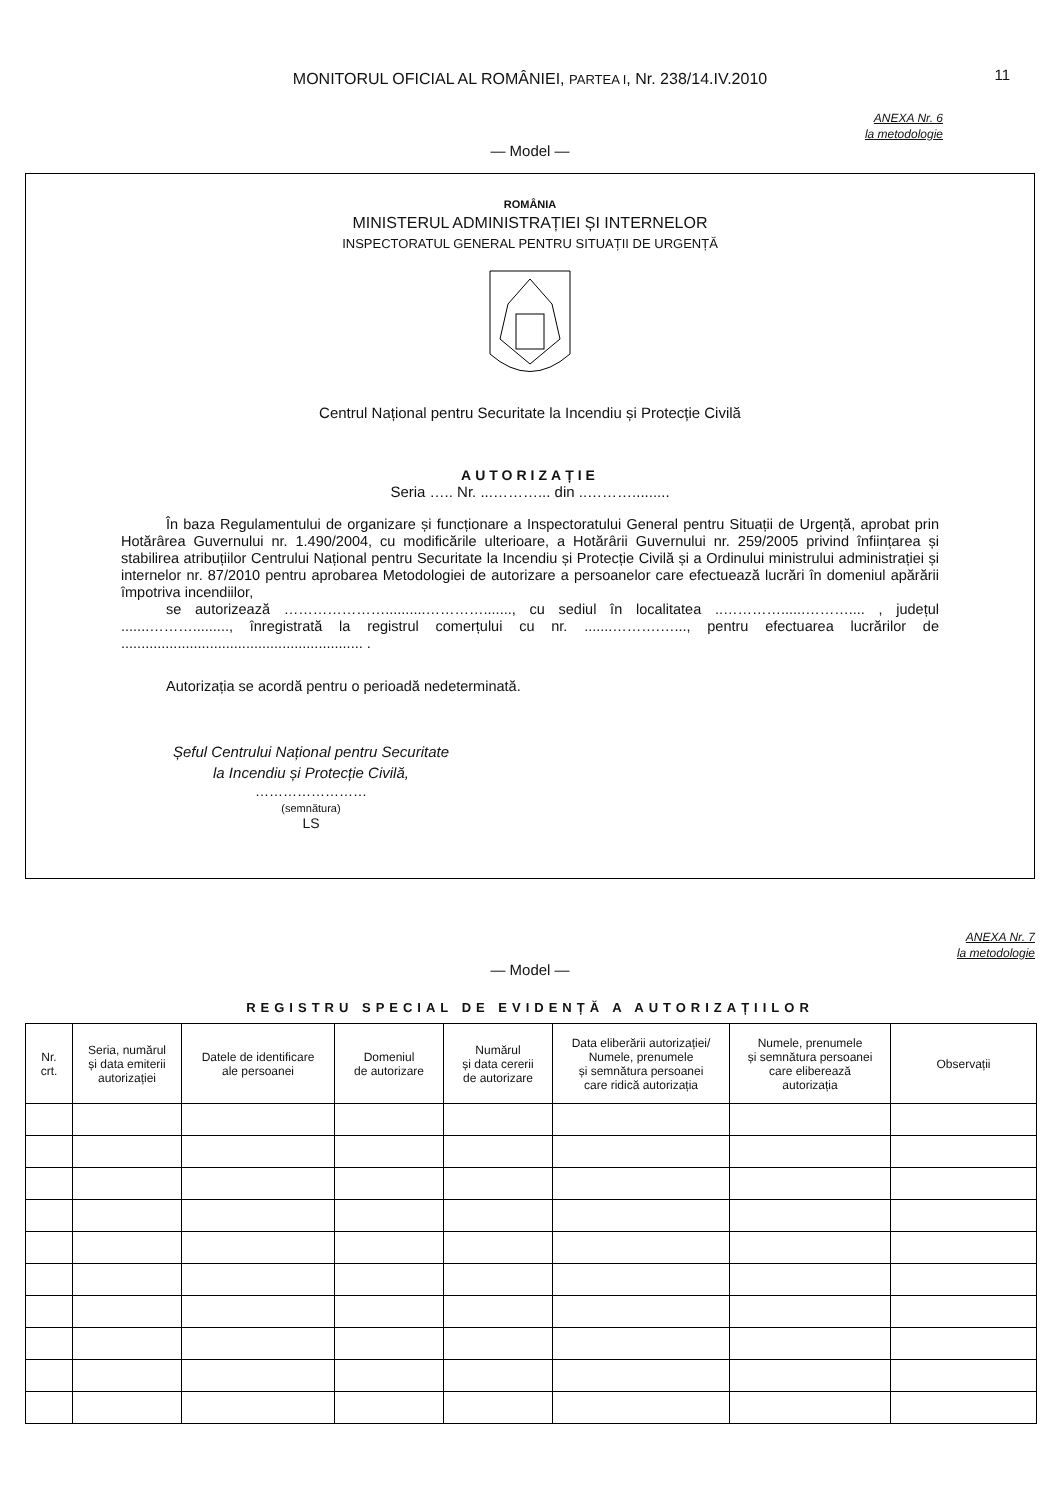MONITORUL OFICIAL AL ROMÂNIEI, PARTEA I, Nr. 238/14.IV.2010 11
ANEXA Nr. 6
la metodologie
— Model —
ROMÂNIA
MINISTERUL ADMINISTRAȚIEI ȘI INTERNELOR
INSPECTORATUL GENERAL PENTRU SITUAȚII DE URGENȚĂ
Centrul Național pentru Securitate la Incendiu și Protecție Civilă
AUTORIZAȚIE
Seria ….. Nr. ...………... din ..……….........
În baza Regulamentului de organizare și funcționare a Inspectoratului General pentru Situații de Urgență, aprobat prin Hotărârea Guvernului nr. 1.490/2004, cu modificările ulterioare, a Hotărârii Guvernului nr. 259/2005 privind înființarea și stabilirea atribuțiilor Centrului Național pentru Securitate la Incendiu și Protecție Civilă și a Ordinului ministrului administrației și internelor nr. 87/2010 pentru aprobarea Metodologiei de autorizare a persoanelor care efectuează lucrări în domeniul apărării împotriva incendiilor,
se autorizează …………………..........…………......., cu sediul în localitatea ..…………......……….... , județul .......………........., înregistrată la registrul comerțului cu nr. .......……….…..., pentru efectuarea lucrărilor de ............................................................ .
Autorizația se acordă pentru o perioadă nedeterminată.
Șeful Centrului Național pentru Securitate
la Incendiu și Protecție Civilă,
……………………
(semnătura)
LS
ANEXA Nr. 7
la metodologie
— Model —
REGISTRU SPECIAL DE EVIDENȚĂ A AUTORIZAȚIILOR
| Nr. crt. | Seria, numărul și data emiterii autorizației | Datele de identificare ale persoanei | Domeniul de autorizare | Numărul și data cererii de autorizare | Data eliberării autorizației/ Numele, prenumele și semnătura persoanei care ridică autorizația | Numele, prenumele și semnătura persoanei care eliberează autorizația | Observații |
| --- | --- | --- | --- | --- | --- | --- | --- |